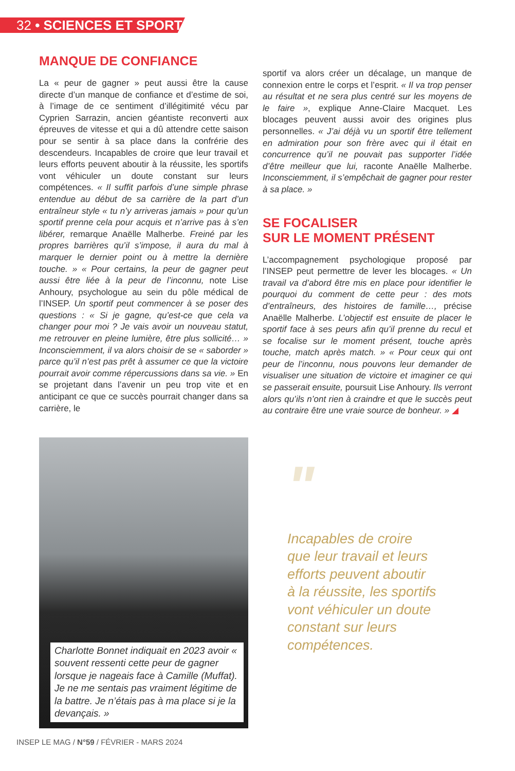32 • SCIENCES ET SPORT
MANQUE DE CONFIANCE
La « peur de gagner » peut aussi être la cause directe d’un manque de confiance et d’estime de soi, à l’image de ce sentiment d’illégitimité vécu par Cyprien Sarrazin, ancien géantiste reconverti aux épreuves de vitesse et qui a dû attendre cette saison pour se sentir à sa place dans la confrérie des descendeurs. Incapables de croire que leur travail et leurs efforts peuvent aboutir à la réussite, les sportifs vont véhiculer un doute constant sur leurs compétences. « Il suffit parfois d’une simple phrase entendue au début de sa carrière de la part d’un entraîneur style « tu n’y arriveras jamais » pour qu’un sportif prenne cela pour acquis et n’arrive pas à s’en libérer, remarque Anaëlle Malherbe. Freiné par les propres barrières qu’il s’impose, il aura du mal à marquer le dernier point ou à mettre la dernière touche. » « Pour certains, la peur de gagner peut aussi être liée à la peur de l’inconnu, note Lise Anhoury, psychologue au sein du pôle médical de l’INSEP. Un sportif peut commencer à se poser des questions : « Si je gagne, qu’est-ce que cela va changer pour moi ? Je vais avoir un nouveau statut, me retrouver en pleine lumière, être plus sollicité… » Inconsciemment, il va alors choisir de se « saborder » parce qu’il n’est pas prêt à assumer ce que la victoire pourrait avoir comme répercussions dans sa vie. » En se projetant dans l’avenir un peu trop vite et en anticipant ce que ce succès pourrait changer dans sa carrière, le
sportif va alors créer un décalage, un manque de connexion entre le corps et l’esprit. « Il va trop penser au résultat et ne sera plus centré sur les moyens de le faire », explique Anne-Claire Macquet. Les blocages peuvent aussi avoir des origines plus personnelles. « J’ai déjà vu un sportif être tellement en admiration pour son frère avec qui il était en concurrence qu’il ne pouvait pas supporter l’idée d’être meilleur que lui, raconte Anaëlle Malherbe. Inconsciemment, il s’empêchait de gagner pour rester à sa place. »
SE FOCALISER
SUR LE MOMENT PRÉSENT
L’accompagnement psychologique proposé par l’INSEP peut permettre de lever les blocages. « Un travail va d’abord être mis en place pour identifier le pourquoi du comment de cette peur : des mots d’entraîneurs, des histoires de famille…, précise Anaëlle Malherbe. L’objectif est ensuite de placer le sportif face à ses peurs afin qu’il prenne du recul et se focalise sur le moment présent, touche après touche, match après match. » « Pour ceux qui ont peur de l’inconnu, nous pouvons leur demander de visualiser une situation de victoire et imaginer ce qui se passerait ensuite, poursuit Lise Anhoury. Ils verront alors qu’ils n’ont rien à craindre et que le succès peut au contraire être une vraie source de bonheur. » ◢
Charlotte Bonnet indiquait en 2023 avoir « souvent ressenti cette peur de gagner lorsque je nageais face à Camille (Muffat). Je ne me sentais pas vraiment légitime de la battre. Je n’étais pas à ma place si je la devançais. »
"
Incapables de croire que leur travail et leurs efforts peuvent aboutir à la réussite, les sportifs vont véhiculer un doute constant sur leurs compétences.
INSEP LE MAG / N°59 / FÉVRIER - MARS 2024